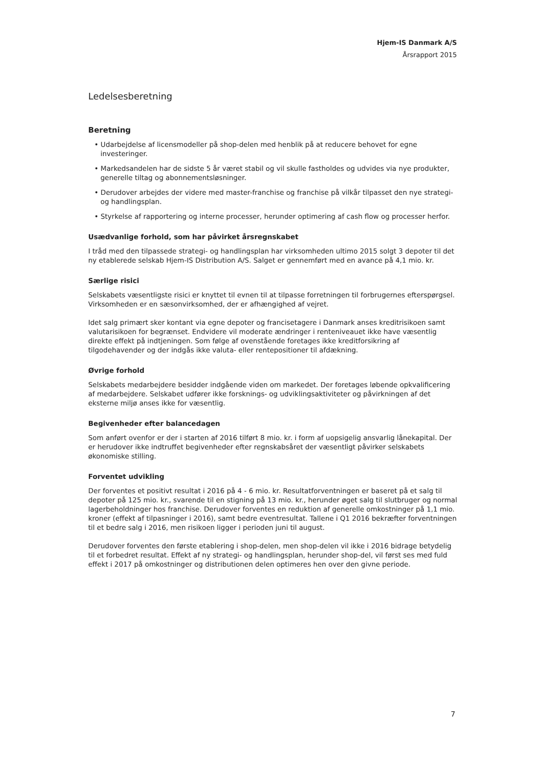Hjem-IS Danmark A/S
Årsrapport 2015
Ledelsesberetning
Beretning
• Udarbejdelse af licensmodeller på shop-delen med henblik på at reducere behovet for egne investeringer.
• Markedsandelen har de sidste 5 år været stabil og vil skulle fastholdes og udvides via nye produkter, generelle tiltag og abonnementsløsninger.
• Derudover arbejdes der videre med master-franchise og franchise på vilkår tilpasset den nye strategi- og handlingsplan.
• Styrkelse af rapportering og interne processer, herunder optimering af cash flow og processer herfor.
Usædvanlige forhold, som har påvirket årsregnskabet
I tråd med den tilpassede strategi- og handlingsplan har virksomheden ultimo 2015 solgt 3 depoter til det ny etablerede selskab Hjem-IS Distribution A/S. Salget er gennemført med en avance på 4,1 mio. kr.
Særlige risici
Selskabets væsentligste risici er knyttet til evnen til at tilpasse forretningen til forbrugernes efterspørgsel. Virksomheden er en sæsonvirksomhed, der er afhængighed af vejret.
Idet salg primært sker kontant via egne depoter og francisetagere i Danmark anses kreditrisikoen samt valutarisikoen for begrænset. Endvidere vil moderate ændringer i renteniveauet ikke have væsentlig direkte effekt på indtjeningen. Som følge af ovenstående foretages ikke kreditforsikring af tilgodehavender og der indgås ikke valuta- eller rentepositioner til afdækning.
Øvrige forhold
Selskabets medarbejdere besidder indgående viden om markedet. Der foretages løbende opkvalificering af medarbejdere. Selskabet udfører ikke forsknings- og udviklingsaktiviteter og påvirkningen af det eksterne miljø anses ikke for væsentlig.
Begivenheder efter balancedagen
Som anført ovenfor er der i starten af 2016 tilført 8 mio. kr. i form af uopsigelig ansvarlig lånekapital. Der er herudover ikke indtruffet begivenheder efter regnskabsåret der væsentligt påvirker selskabets økonomiske stilling.
Forventet udvikling
Der forventes et positivt resultat i 2016 på 4 - 6 mio. kr. Resultatforventningen er baseret på et salg til depoter på 125 mio. kr., svarende til en stigning på 13 mio. kr., herunder øget salg til slutbruger og normal lagerbeholdninger hos franchise. Derudover forventes en reduktion af generelle omkostninger på 1,1 mio. kroner (effekt af tilpasninger i 2016), samt bedre eventresultat. Tallene i Q1 2016 bekræfter forventningen til et bedre salg i 2016, men risikoen ligger i perioden juni til august.
Derudover forventes den første etablering i shop-delen, men shop-delen vil ikke i 2016 bidrage betydelig til et forbedret resultat. Effekt af ny strategi- og handlingsplan, herunder shop-del, vil først ses med fuld effekt i 2017 på omkostninger og distributionen delen optimeres hen over den givne periode.
7